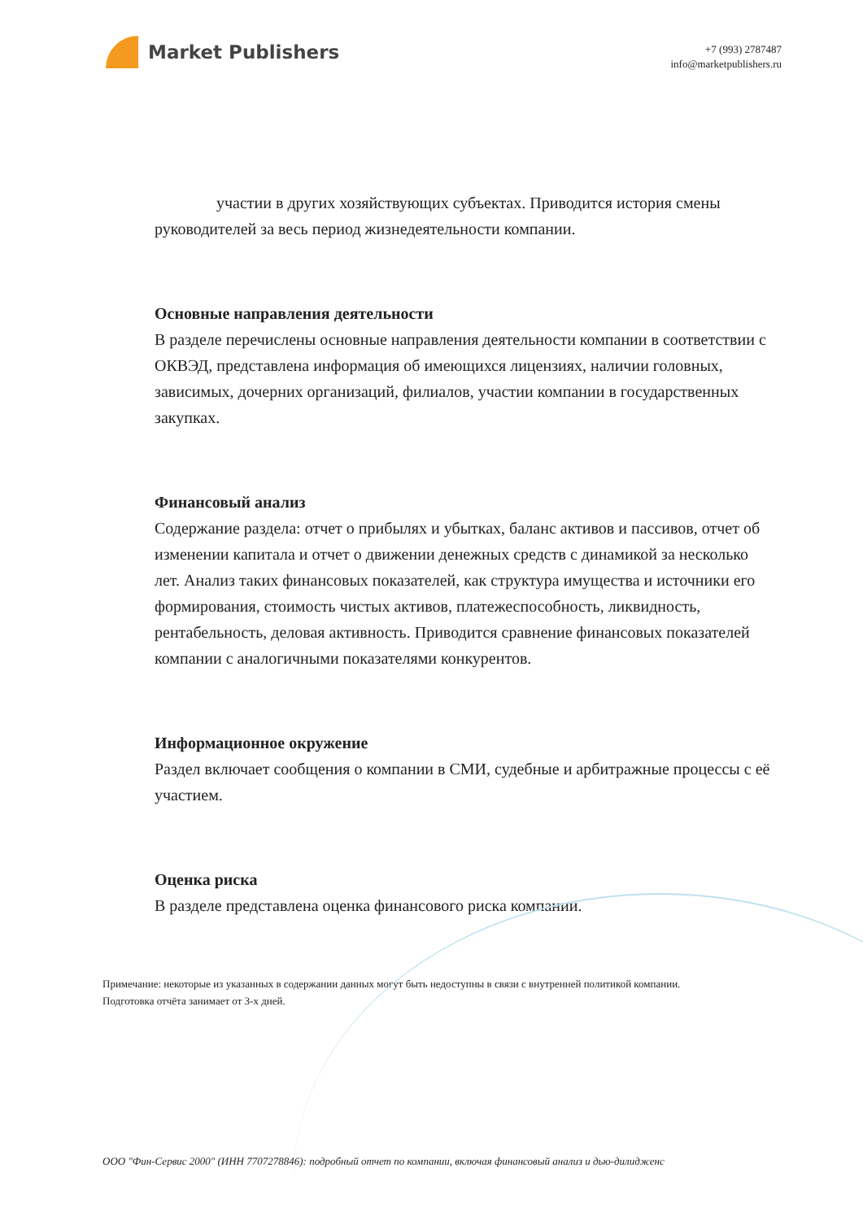Market Publishers
+7 (993) 2787487
info@marketpublishers.ru
участии в других хозяйствующих субъектах. Приводится история смены руководителей за весь период жизнедеятельности компании.
Основные направления деятельности
В разделе перечислены основные направления деятельности компании в соответствии с ОКВЭД, представлена информация об имеющихся лицензиях, наличии головных, зависимых, дочерних организаций, филиалов, участии компании в государственных закупках.
Финансовый анализ
Содержание раздела: отчет о прибылях и убытках, баланс активов и пассивов, отчет об изменении капитала и отчет о движении денежных средств с динамикой за несколько лет. Анализ таких финансовых показателей, как структура имущества и источники его формирования, стоимость чистых активов, платежеспособность, ликвидность, рентабельность, деловая активность. Приводится сравнение финансовых показателей компании с аналогичными показателями конкурентов.
Информационное окружение
Раздел включает сообщения о компании в СМИ, судебные и арбитражные процессы с её участием.
Оценка риска
В разделе представлена оценка финансового риска компании.
Примечание: некоторые из указанных в содержании данных могут быть недоступны в связи с внутренней политикой компании.
Подготовка отчёта занимает от 3-х дней.
ООО "Фин-Сервис 2000" (ИНН 7707278846): подробный отчет по компании, включая финансовый анализ и дью-дилидженс